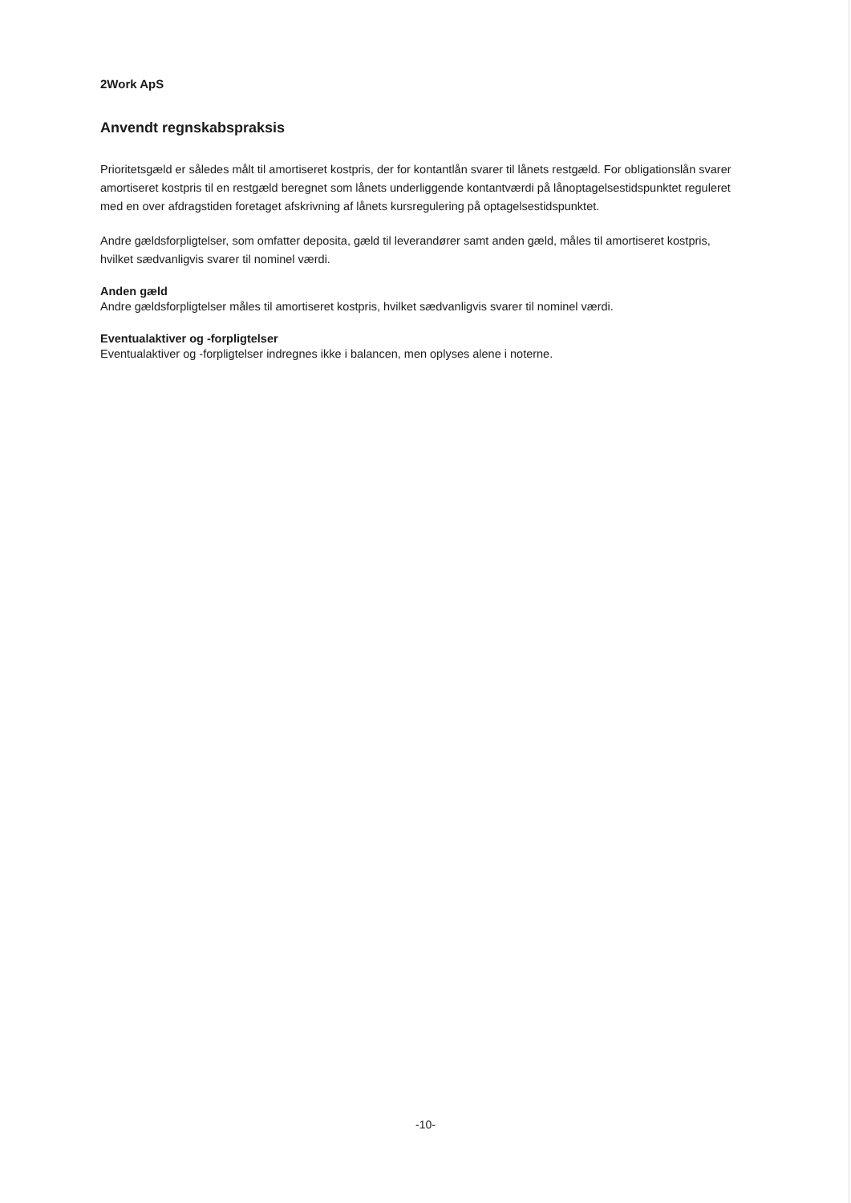2Work ApS
Anvendt regnskabspraksis
Prioritetsgæld er således målt til amortiseret kostpris, der for kontantlån svarer til lånets restgæld. For obligationslån svarer amortiseret kostpris til en restgæld beregnet som lånets underliggende kontantværdi på lånoptagelsestidspunktet reguleret med en over afdragstiden foretaget afskrivning af lånets kursregulering på optagelsestidspunktet.
Andre gældsforpligtelser, som omfatter deposita, gæld til leverandører samt anden gæld, måles til amortiseret kostpris, hvilket sædvanligvis svarer til nominel værdi.
Anden gæld
Andre gældsforpligtelser måles til amortiseret kostpris, hvilket sædvanligvis svarer til nominel værdi.
Eventualaktiver og -forpligtelser
Eventualaktiver og -forpligtelser indregnes ikke i balancen, men oplyses alene i noterne.
-10-